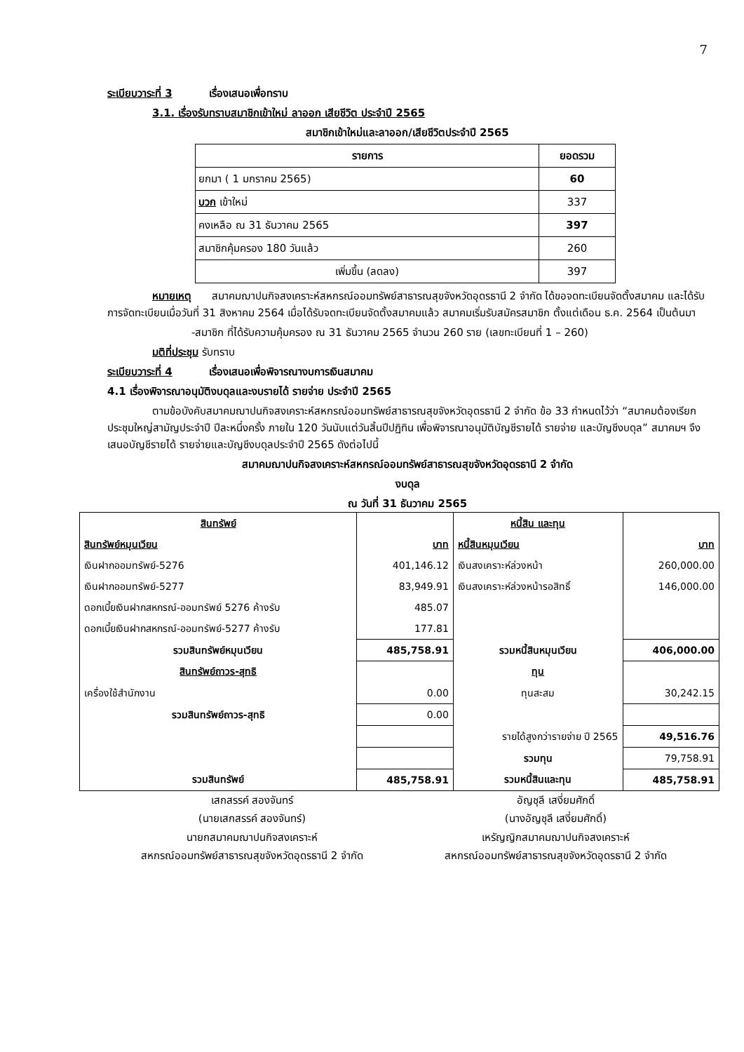7
ระเบียบวาระที่ 3 เรื่องเสนอเพื่อทราบ
3.1. เรื่องรับทราบสมาชิกเข้าใหม่ ลาออก เสียชีวิต ประจำปี 2565
สมาชิกเข้าใหม่และลาออก/เสียชีวิตประจำปี 2565
| รายการ | ยอดรวม |
| --- | --- |
| ยกมา ( 1 มกราคม 2565) | 60 |
| บวก เข้าใหม่ | 337 |
| คงเหลือ ณ 31 ธันวาคม 2565 | 397 |
| สมาชิกคุ้มครอง 180 วันแล้ว | 260 |
| เพิ่มขึ้น (ลดลง) | 397 |
หมายเหตุ สมาคมฌาปนกิจสงเคราะห์สหกรณ์ออมทรัพย์สาธารณสุขจังหวัดอุดรธานี 2 จำกัด ได้ขอจดทะเบียนจัดตั้งสมาคม และได้รับการจัดทะเบียนเมื่อวันที่ 31 สิงหาคม 2564 เมื่อได้รับจดทะเบียนจัดตั้งสมาคมแล้ว สมาคมเริ่มรับสมัครสมาชิก ตั้งแต่เดือน ธ.ค. 2564 เป็นต้นมา
-สมาชิก ที่ได้รับความคุ้มครอง ณ 31 ธันวาคม 2565 จำนวน 260 ราย (เลขทะเบียนที่ 1 – 260)
มติที่ประชุม รับทราบ
ระเบียบวาระที่ 4 เรื่องเสนอเพื่อพิจารณางบการเงินสมาคม
4.1 เรื่องพิจารณาอนุมัติงบดุลและงบรายได้ รายจ่าย ประจำปี 2565
ตามข้อบังคับสมาคมฌาปนกิจสงเคราะห์สหกรณ์ออมทรัพย์สาธารณสุขจังหวัดอุดรธานี 2 จำกัด ข้อ 33 กำหนดไว้ว่า “สมาคมต้องเรียกประชุมใหญ่สามัญประจำปี ปีละหนึ่งครั้ง ภายใน 120 วันนับแต่วันสิ้นปีปฏิทิน เพื่อพิจารณาอนุมัติบัญชีรายได้ รายจ่าย และบัญชีงบดุล” สมาคมฯ จึงเสนอบัญชีรายได้ รายจ่ายและบัญชีงบดุลประจำปี 2565 ดังต่อไปนี้
สมาคมฌาปนกิจสงเคราะห์สหกรณ์ออมทรัพย์สาธารณสุขจังหวัดอุดรธานี 2 จำกัด
งบดุล
ณ วันที่ 31 ธันวาคม 2565
| สินทรัพย์ | | หนี้สิน และทุน | |
| สินทรัพย์หมุนเวียน | บาท | หนี้สินหมุนเวียน | บาท |
| เงินฝากออมทรัพย์-5276 | 401,146.12 | เงินสงเคราะห์ล่วงหน้า | 260,000.00 |
| เงินฝากออมทรัพย์-5277 | 83,949.91 | เงินสงเคราะห์ล่วงหน้ารอสิทธิ์ | 146,000.00 |
| ดอกเบี้ยเงินฝากสหกรณ์-ออมทรัพย์ 5276 ค้างรับ | 485.07 | | |
| ดอกเบี้ยเงินฝากสหกรณ์-ออมทรัพย์-5277 ค้างรับ | 177.81 | | |
| รวมสินทรัพย์หมุนเวียน | 485,758.91 | รวมหนี้สินหมุนเวียน | 406,000.00 |
| สินทรัพย์ถาวร-สุทธิ | | ทุน | |
| เครื่องใช้สำนักงาน | 0.00 | ทุนสะสม | 30,242.15 |
| รวมสินทรัพย์ถาวร-สุทธิ | 0.00 | | |
| | | รายได้สูงกว่ารายจ่าย ปี 2565 | 49,516.76 |
| | | รวมทุน | 79,758.91 |
| รวมสินทรัพย์ | 485,758.91 | รวมหนี้สินและทุน | 485,758.91 |
เสกสรรค์ สองจันทร์
(นายเสกสรรค์ สองจันทร์)
นายกสมาคมฌาปนกิจสงเคราะห์
สหกรณ์ออมทรัพย์สาธารณสุขจังหวัดอุดรธานี 2 จำกัด
อัญชุลี เสงี่ยมศักดิ์
(นางอัญชุลี เสงี่ยมศักดิ์)
เหรัญญิกสมาคมฌาปนกิจสงเคราะห์
สหกรณ์ออมทรัพย์สาธารณสุขจังหวัดอุดรธานี 2 จำกัด